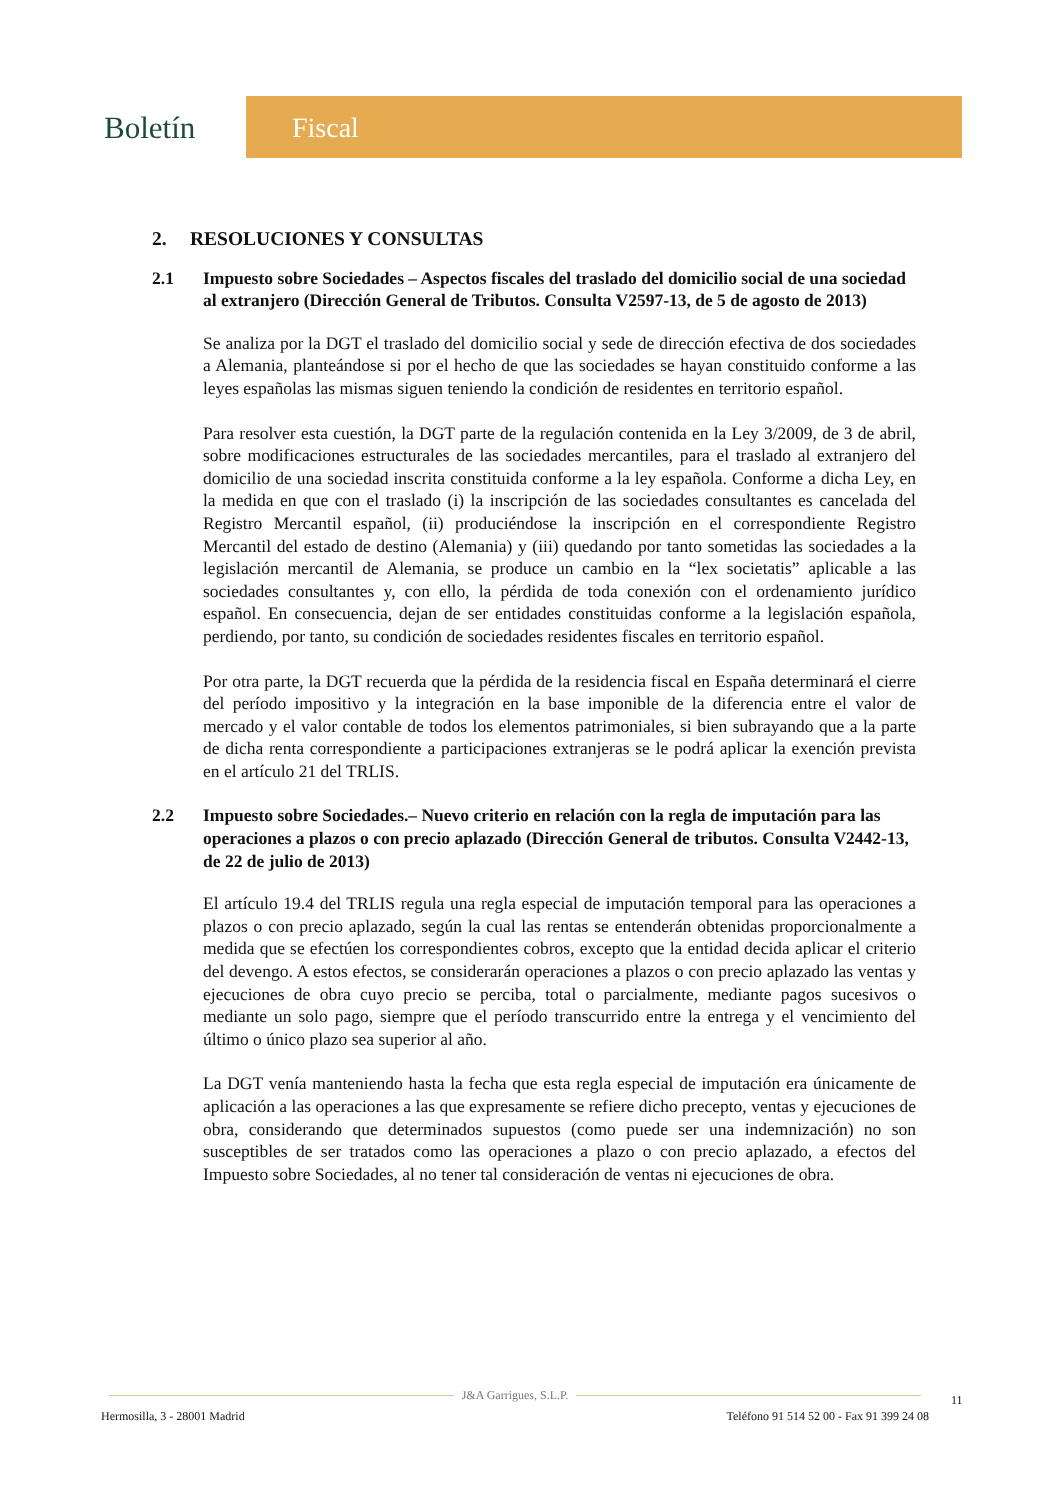Boletín Fiscal
2. RESOLUCIONES Y CONSULTAS
2.1 Impuesto sobre Sociedades – Aspectos fiscales del traslado del domicilio social de una sociedad al extranjero (Dirección General de Tributos. Consulta V2597-13, de 5 de agosto de 2013)
Se analiza por la DGT el traslado del domicilio social y sede de dirección efectiva de dos sociedades a Alemania, planteándose si por el hecho de que las sociedades se hayan constituido conforme a las leyes españolas las mismas siguen teniendo la condición de residentes en territorio español.
Para resolver esta cuestión, la DGT parte de la regulación contenida en la Ley 3/2009, de 3 de abril, sobre modificaciones estructurales de las sociedades mercantiles, para el traslado al extranjero del domicilio de una sociedad inscrita constituida conforme a la ley española. Conforme a dicha Ley, en la medida en que con el traslado (i) la inscripción de las sociedades consultantes es cancelada del Registro Mercantil español, (ii) produciéndose la inscripción en el correspondiente Registro Mercantil del estado de destino (Alemania) y (iii) quedando por tanto sometidas las sociedades a la legislación mercantil de Alemania, se produce un cambio en la “lex societatis” aplicable a las sociedades consultantes y, con ello, la pérdida de toda conexión con el ordenamiento jurídico español. En consecuencia, dejan de ser entidades constituidas conforme a la legislación española, perdiendo, por tanto, su condición de sociedades residentes fiscales en territorio español.
Por otra parte, la DGT recuerda que la pérdida de la residencia fiscal en España determinará el cierre del período impositivo y la integración en la base imponible de la diferencia entre el valor de mercado y el valor contable de todos los elementos patrimoniales, si bien subrayando que a la parte de dicha renta correspondiente a participaciones extranjeras se le podrá aplicar la exención prevista en el artículo 21 del TRLIS.
2.2 Impuesto sobre Sociedades.– Nuevo criterio en relación con la regla de imputación para las operaciones a plazos o con precio aplazado (Dirección General de tributos. Consulta V2442-13, de 22 de julio de 2013)
El artículo 19.4 del TRLIS regula una regla especial de imputación temporal para las operaciones a plazos o con precio aplazado, según la cual las rentas se entenderán obtenidas proporcionalmente a medida que se efectúen los correspondientes cobros, excepto que la entidad decida aplicar el criterio del devengo. A estos efectos, se considerarán operaciones a plazos o con precio aplazado las ventas y ejecuciones de obra cuyo precio se perciba, total o parcialmente, mediante pagos sucesivos o mediante un solo pago, siempre que el período transcurrido entre la entrega y el vencimiento del último o único plazo sea superior al año.
La DGT venía manteniendo hasta la fecha que esta regla especial de imputación era únicamente de aplicación a las operaciones a las que expresamente se refiere dicho precepto, ventas y ejecuciones de obra, considerando que determinados supuestos (como puede ser una indemnización) no son susceptibles de ser tratados como las operaciones a plazo o con precio aplazado, a efectos del Impuesto sobre Sociedades, al no tener tal consideración de ventas ni ejecuciones de obra.
J&A Garrigues, S.L.P.
Hermosilla, 3 - 28001 Madrid Teléfono 91 514 52 00 - Fax 91 399 24 08
11